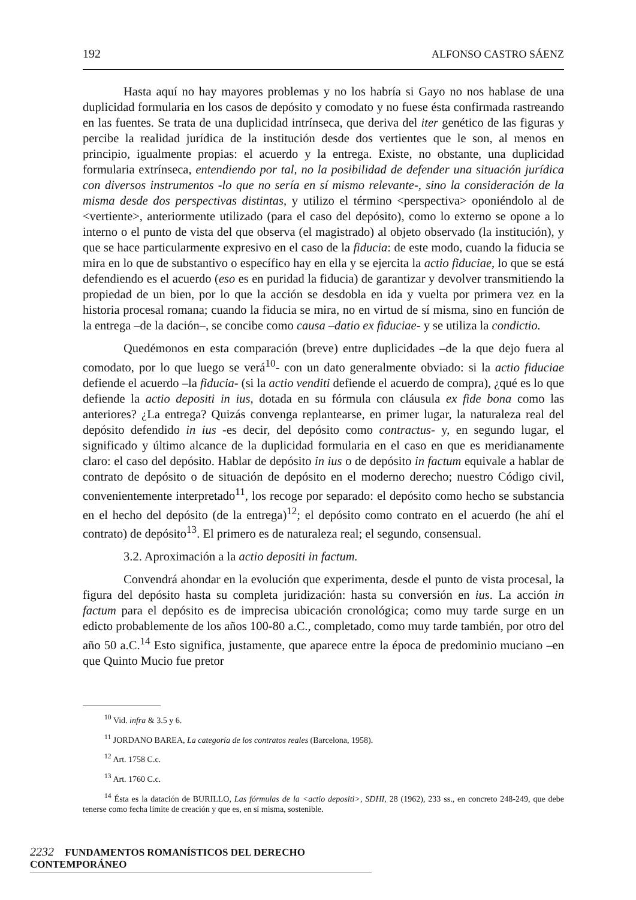192 ALFONSO CASTRO SÁENZ
Hasta aquí no hay mayores problemas y no los habría si Gayo no nos hablase de una duplicidad formularia en los casos de depósito y comodato y no fuese ésta confirmada rastreando en las fuentes. Se trata de una duplicidad intrínseca, que deriva del iter genético de las figuras y percibe la realidad jurídica de la institución desde dos vertientes que le son, al menos en principio, igualmente propias: el acuerdo y la entrega. Existe, no obstante, una duplicidad formularia extrínseca, entendiendo por tal, no la posibilidad de defender una situación jurídica con diversos instrumentos -lo que no sería en sí mismo relevante-, sino la consideración de la misma desde dos perspectivas distintas, y utilizo el término <perspectiva> oponiéndolo al de <vertiente>, anteriormente utilizado (para el caso del depósito), como lo externo se opone a lo interno o el punto de vista del que observa (el magistrado) al objeto observado (la institución), y que se hace particularmente expresivo en el caso de la fiducia: de este modo, cuando la fiducia se mira en lo que de substantivo o específico hay en ella y se ejercita la actio fiduciae, lo que se está defendiendo es el acuerdo (eso es en puridad la fiducia) de garantizar y devolver transmitiendo la propiedad de un bien, por lo que la acción se desdobla en ida y vuelta por primera vez en la historia procesal romana; cuando la fiducia se mira, no en virtud de sí misma, sino en función de la entrega –de la dación–, se concibe como causa –datio ex fiduciae- y se utiliza la condictio.
Quedémonos en esta comparación (breve) entre duplicidades –de la que dejo fuera al comodato, por lo que luego se verá<sup>10</sup>- con un dato generalmente obviado: si la actio fiduciae defiende el acuerdo –la fiducia- (si la actio venditi defiende el acuerdo de compra), ¿qué es lo que defiende la actio depositi in ius, dotada en su fórmula con cláusula ex fide bona como las anteriores? ¿La entrega? Quizás convenga replantearse, en primer lugar, la naturaleza real del depósito defendido in ius -es decir, del depósito como contractus- y, en segundo lugar, el significado y último alcance de la duplicidad formularia en el caso en que es meridianamente claro: el caso del depósito. Hablar de depósito in ius o de depósito in factum equivale a hablar de contrato de depósito o de situación de depósito en el moderno derecho; nuestro Código civil, convenientemente interpretado<sup>11</sup>, los recoge por separado: el depósito como hecho se substancia en el hecho del depósito (de la entrega)<sup>12</sup>; el depósito como contrato en el acuerdo (he ahí el contrato) de depósito<sup>13</sup>. El primero es de naturaleza real; el segundo, consensual.
3.2. Aproximación a la actio depositi in factum.
Convendrá ahondar en la evolución que experimenta, desde el punto de vista procesal, la figura del depósito hasta su completa juridización: hasta su conversión en ius. La acción in factum para el depósito es de imprecisa ubicación cronológica; como muy tarde surge en un edicto probablemente de los años 100-80 a.C., completado, como muy tarde también, por otro del año 50 a.C.<sup>14</sup> Esto significa, justamente, que aparece entre la época de predominio muciano –en que Quinto Mucio fue pretor
<sup>10</sup> Vid. infra & 3.5 y 6.
<sup>11</sup> JORDANO BAREA, La categoría de los contratos reales (Barcelona, 1958).
<sup>12</sup> Art. 1758 C.c.
<sup>13</sup> Art. 1760 C.c.
<sup>14</sup> Ésta es la datación de BURILLO, Las fórmulas de la <actio depositi>, SDHI, 28 (1962), 233 ss., en concreto 248-249, que debe tenerse como fecha límite de creación y que es, en sí misma, sostenible.
2232 FUNDAMENTOS ROMANÍSTICOS DEL DERECHO CONTEMPORÁNEO